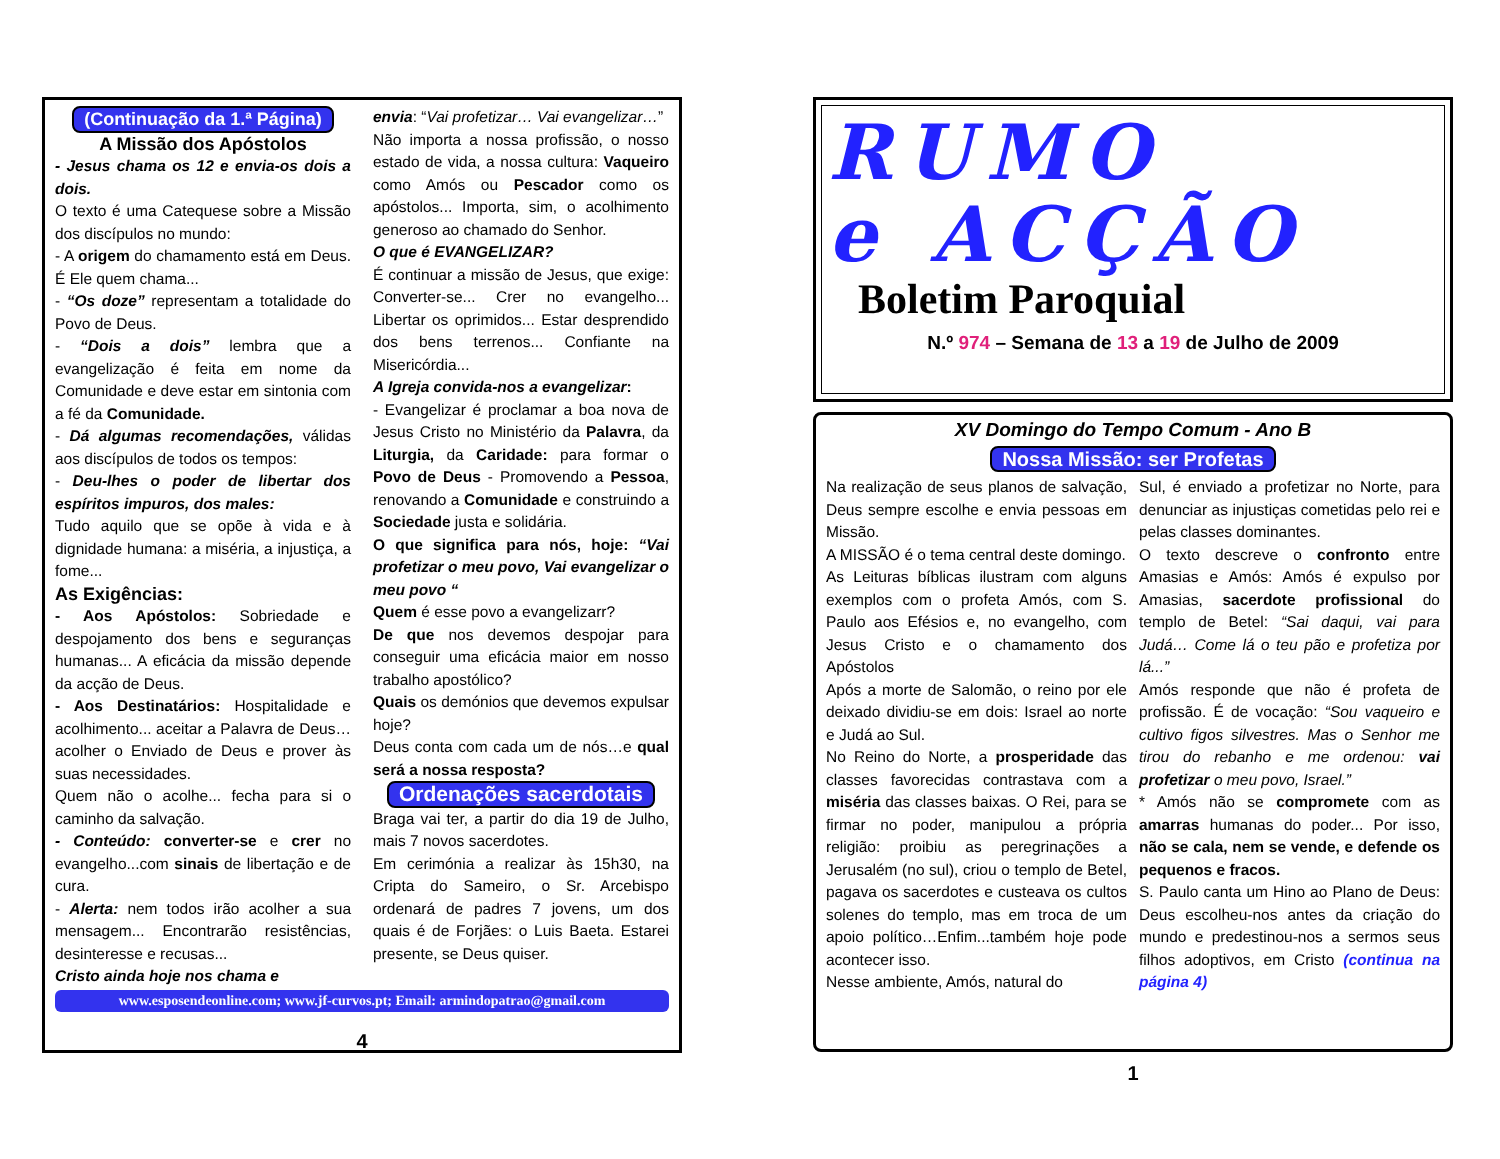(Continuação da 1.ª Página)
A Missão dos Apóstolos
- Jesus chama os 12 e envia-os dois a dois.
O texto é uma Catequese sobre a Missão dos discípulos no mundo:
- A origem do chamamento está em Deus. É Ele quem chama...
- “Os doze” representam a totalidade do Povo de Deus.
- “Dois a dois” lembra que a evangelização é feita em nome da Comunidade e deve estar em sintonia com a fé da Comunidade.
- Dá algumas recomendações, válidas aos discípulos de todos os tempos:
- Deu-lhes o poder de libertar dos espíritos impuros, dos males:
Tudo aquilo que se opõe à vida e à dignidade humana: a miséria, a injustiça, a fome...
As Exigências:
- Aos Apóstolos: Sobriedade e despojamento dos bens e seguranças humanas... A eficácia da missão depende da acção de Deus.
- Aos Destinatários: Hospitalidade e acolhimento... aceitar a Palavra de Deus…acolher o Enviado de Deus e prover às suas necessidades.
Quem não o acolhe... fecha para si o caminho da salvação.
- Conteúdo: converter-se e crer no evangelho...com sinais de libertação e de cura.
- Alerta: nem todos irão acolher a sua mensagem... Encontrarão resistências, desinteresse e recusas...
Cristo ainda hoje nos chama e
envia: “Vai profetizar… Vai evangelizar…”
Não importa a nossa profissão, o nosso estado de vida, a nossa cultura: Vaqueiro como Amós ou Pescador como os apóstolos... Importa, sim, o acolhimento generoso ao chamado do Senhor.
O que é EVANGELIZAR?
É continuar a missão de Jesus, que exige: Converter-se... Crer no evangelho... Libertar os oprimidos... Estar desprendido dos bens terrenos... Confiante na Misericórdia...
A Igreja convida-nos a evangelizar:
- Evangelizar é proclamar a boa nova de Jesus Cristo no Ministério da Palavra, da Liturgia, da Caridade: para formar o Povo de Deus - Promovendo a Pessoa, renovando a Comunidade e construindo a Sociedade justa e solidária.
O que significa para nós, hoje: “Vai profetizar o meu povo, Vai evangelizar o meu povo “
Quem é esse povo a evangelizarr?
De que nos devemos despojar para conseguir uma eficácia maior em nosso trabalho apostólico?
Quais os demónios que devemos expulsar hoje?
Deus conta com cada um de nós…e qual será a nossa resposta?
Ordenações sacerdotais
Braga vai ter, a partir do dia 19 de Julho, mais 7 novos sacerdotes.
Em cerimónia a realizar às 15h30, na Cripta do Sameiro, o Sr. Arcebispo ordenará de padres 7 jovens, um dos quais é de Forjães: o Luis Baeta. Estarei presente, se Deus quiser.
www.esposendeonline.com; www.jf-curvos.pt; Email: armindopatrao@gmail.com
4
RUMO
e ACÇÃO
Boletim Paroquial
N.º 974 – Semana de 13 a 19 de Julho de 2009
XV Domingo do Tempo Comum - Ano B
Nossa Missão: ser Profetas
Na realização de seus planos de salvação, Deus sempre escolhe e envia pessoas em Missão.
A MISSÃO é o tema central deste domingo.
As Leituras bíblicas ilustram com alguns exemplos com o profeta Amós, com S. Paulo aos Efésios e, no evangelho, com Jesus Cristo e o chamamento dos Apóstolos
Após a morte de Salomão, o reino por ele deixado dividiu-se em dois: Israel ao norte e Judá ao Sul.
No Reino do Norte, a prosperidade das classes favorecidas contrastava com a miséria das classes baixas. O Rei, para se firmar no poder, manipulou a própria religião: proibiu as peregrinações a Jerusalém (no sul), criou o templo de Betel, pagava os sacerdotes e custeava os cultos solenes do templo, mas em troca de um apoio político…Enfim...também hoje pode acontecer isso.
Nesse ambiente, Amós, natural do
Sul, é enviado a profetizar no Norte, para denunciar as injustiças cometidas pelo rei e pelas classes dominantes.
O texto descreve o confronto entre Amasias e Amós: Amós é expulso por Amasias, sacerdote profissional do templo de Betel: “Sai daqui, vai para Judá… Come lá o teu pão e profetiza por lá...”
Amós responde que não é profeta de profissão. É de vocação: “Sou vaqueiro e cultivo figos silvestres. Mas o Senhor me tirou do rebanho e me ordenou: vai profetizar o meu povo, Israel.”
* Amós não se compromete com as amarras humanas do poder... Por isso, não se cala, nem se vende, e defende os pequenos e fracos.
S. Paulo canta um Hino ao Plano de Deus: Deus escolheu-nos antes da criação do mundo e predestinou-nos a sermos seus filhos adoptivos, em Cristo (continua na página 4)
1